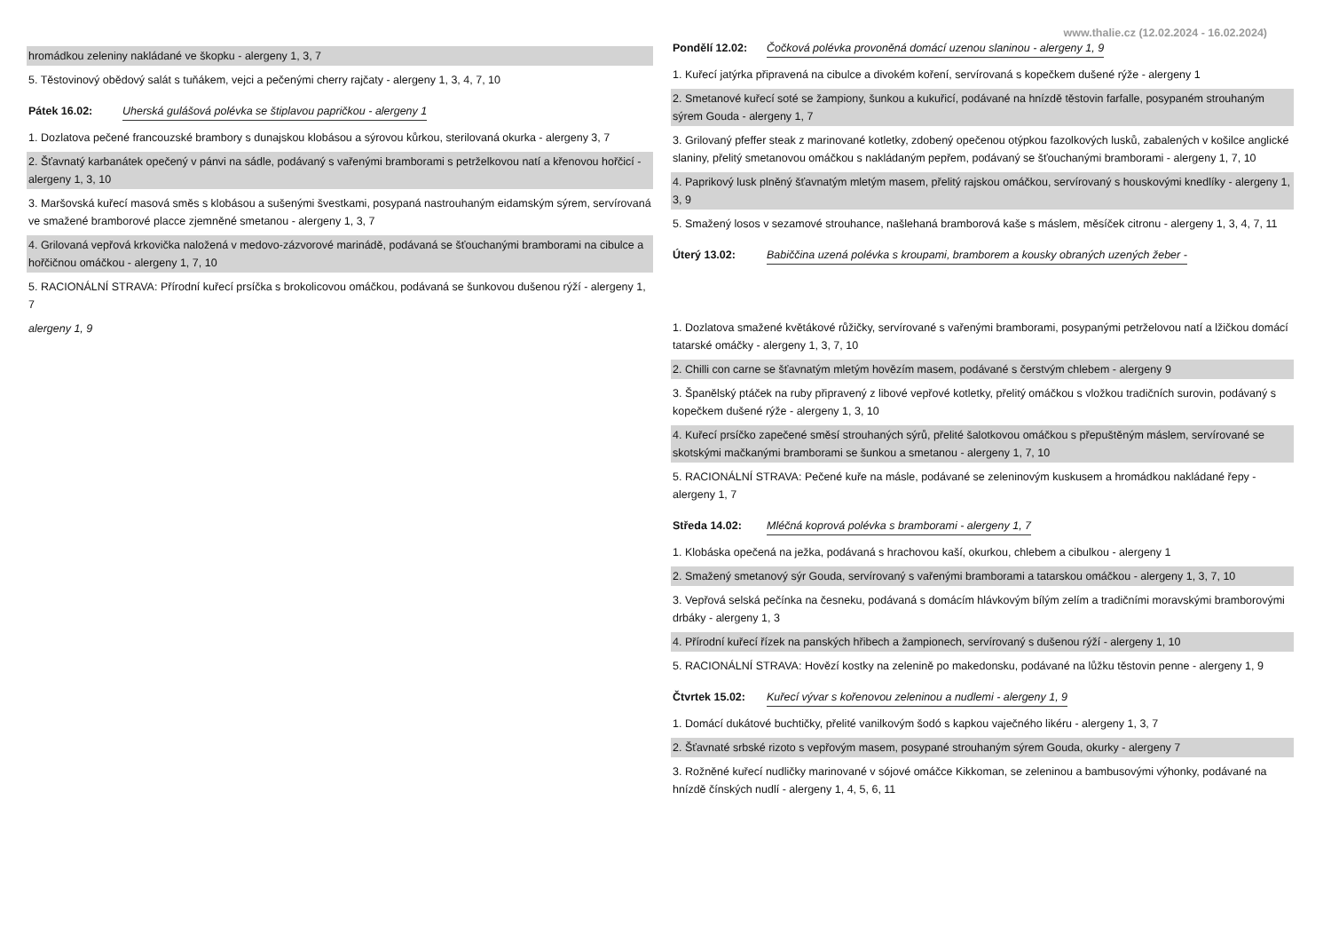hromádkou zeleniny nakládané ve škopku - alergeny 1, 3, 7
5. Těstovinový obědový salát s tuňákem, vejci a pečenými cherry rajčaty - alergeny 1, 3, 4, 7, 10
Pátek 16.02: Uherská gulášová polévka se štiplavou papričkou - alergeny 1
1. Dozlatova pečené francouzské brambory s dunajskou klobásou a sýrovou kůrkou, sterilovaná okurka - alergeny 3, 7
2. Šťavnatý karbanátek opečený v pánvi na sádle, podávaný s vařenými bramborami s petrželkovou natí a křenovou hořčicí - alergeny 1, 3, 10
3. Maršovská kuřecí masová směs s klobásou a sušenými švestkami, posypaná nastrouhaným eidamským sýrem, servírovaná ve smažené bramborové placce zjemněné smetanou - alergeny 1, 3, 7
4. Grilovaná vepřová krkovička naložená v medovo-zázvorové marinádě, podávaná se šťouchanými bramborami na cibulce a hořčičnou omáčkou - alergeny 1, 7, 10
5. RACIONÁLNÍ STRAVA: Přírodní kuřecí prsíčka s brokolicovou omáčkou, podávaná se šunkovou dušenou rýží - alergeny 1, 7
alergeny 1, 9
www.thalie.cz (12.02.2024 - 16.02.2024)
Pondělí 12.02: Čočková polévka provoněná domácí uzenou slaninou - alergeny 1, 9
1. Kuřecí jatýrka připravená na cibulce a divokém koření, servírovaná s kopečkem dušené rýže - alergeny 1
2. Smetanové kuřecí soté se žampiony, šunkou a kukuřicí, podávané na hnízdě těstovin farfalle, posypaném strouhaným sýrem Gouda - alergeny 1, 7
3. Grilovaný pfeffer steak z marinované kotletky, zdobený opečenou otýpkou fazolkových lusků, zabalených v košilce anglické slaniny, přelitý smetanovou omáčkou s nakládaným pepřem, podávaný se šťouchanými bramborami - alergeny 1, 7, 10
4. Paprikový lusk plněný šťavnatým mletým masem, přelitý rajskou omáčkou, servírovaný s houskovými knedlíky - alergeny 1, 3, 9
5. Smažený losos v sezamové strouhance, našlehaná bramborová kaše s máslem, měsíček citronu - alergeny 1, 3, 4, 7, 11
Úterý 13.02: Babiččina uzená polévka s kroupami, bramborem a kousky obraných uzených žeber -
1. Dozlatova smažené květákové růžičky, servírované s vařenými bramborami, posypanými petrželovou natí a lžičkou domácí tatarské omáčky - alergeny 1, 3, 7, 10
2. Chilli con carne se šťavnatým mletým hovězím masem, podávané s čerstvým chlebem - alergeny 9
3. Španělský ptáček na ruby připravený z libové vepřové kotletky, přelitý omáčkou s vložkou tradičních surovin, podávaný s kopečkem dušené rýže - alergeny 1, 3, 10
4. Kuřecí prsíčko zapečené směsí strouhaných sýrů, přelité šalotkovou omáčkou s přepuštěným máslem, servírované se skotskými mačkanými bramborami se šunkou a smetanou - alergeny 1, 7, 10
5. RACIONÁLNÍ STRAVA: Pečené kuře na másle, podávané se zeleninovým kuskusem a hromádkou nakládané řepy - alergeny 1, 7
Středa 14.02: Mléčná koprová polévka s bramborami - alergeny 1, 7
1. Klobáska opečená na ježka, podávaná s hrachovou kaší, okurkou, chlebem a cibulkou - alergeny 1
2. Smažený smetanový sýr Gouda, servírovaný s vařenými bramborami a tatarskou omáčkou - alergeny 1, 3, 7, 10
3. Vepřová selská pečínka na česneku, podávaná s domácím hlávkovým bílým zelím a tradičními moravskými bramborovými drbáky - alergeny 1, 3
4. Přírodní kuřecí řízek na panských hřibech a žampionech, servírovaný s dušenou rýží - alergeny 1, 10
5. RACIONÁLNÍ STRAVA: Hovězí kostky na zelenině po makedonsku, podávané na lůžku těstovin penne - alergeny 1, 9
Čtvrtek 15.02: Kuřecí vývar s kořenovou zeleninou a nudlemi - alergeny 1, 9
1. Domácí dukátové buchtičky, přelité vanilkovým šodó s kapkou vaječného likéru - alergeny 1, 3, 7
2. Šťavnaté srbské rizoto s vepřovým masem, posypané strouhaným sýrem Gouda, okurky - alergeny 7
3. Rožněné kuřecí nudličky marinované v sójové omáčce Kikkoman, se zeleninou a bambusovými výhonky, podávané na hnízdě čínských nudlí - alergeny 1, 4, 5, 6, 11